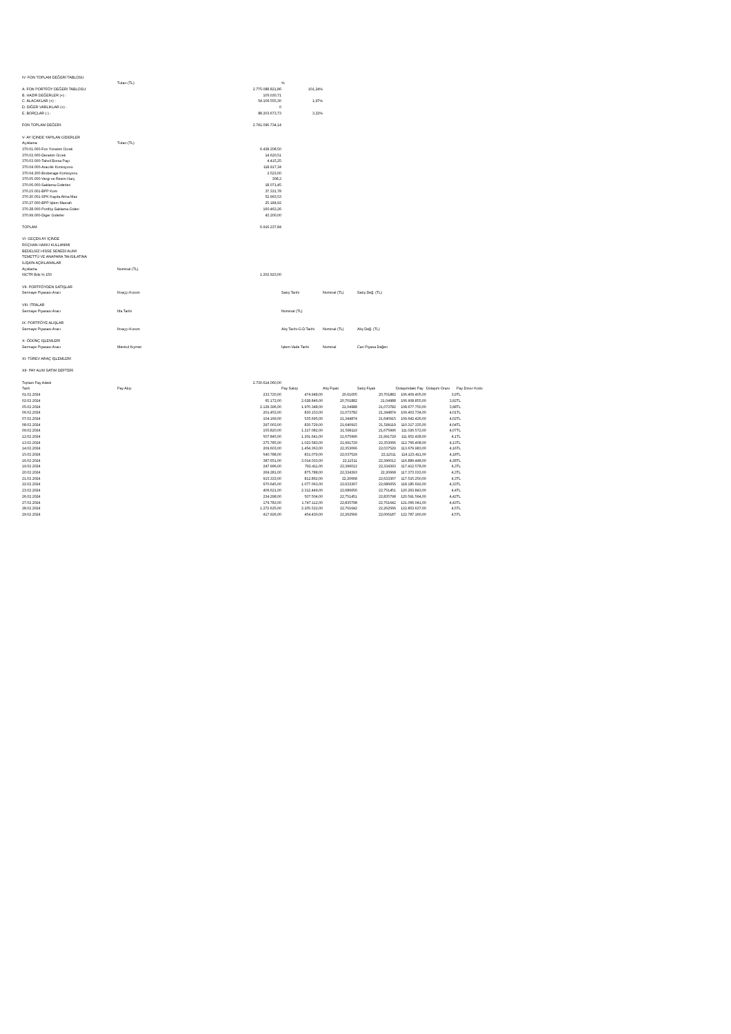| IV- FON TOPLAM DEĞERİ TABLOSU | | | | | | | | |
| | Tutarı (TL) | | % | | | | | |
| A. FON PORTFÖY DEĞERİ TABLOSU: | | 2.775.088.821,86 | 101,24% | | | | | |
| B. HAZIR DEĞERLER (+) : | | 105.030,71 | | | | | | |
| C. ALACAKLAR (+) : | | 54.106.555,30 | 1,97% | | | | | |
| D. DİĞER VARLIKLAR (+) : | | 0 | | | | | | |
| E. BORÇLAR (-) : | | 88.203.673,73 | 3,22% | | | | | |
| FON TOPLAM DEĞERİ: | | 2.741.096.734,14 | | | | | | |
| V- AY İÇİNDE YAPILAN GİDERLER | | | | | | | | |
| Açıklama | Tutarı (TL) | | | | | | | |
| 370.01.000-Fon Yönetim Ücreti | | 6.438.208,50 | | | | | | |
| 370.02.000-Denetim Ücreti | | 14.620,51 | | | | | | |
| 370.03.000-Tahvil Borsa Payı | | 4.415,25 | | | | | | |
| 370.04.000-Aracılık Komisyonu | | 118.917,34 | | | | | | |
| 370.04.200-Brokerage Komisyonu | | 2.523,00 | | | | | | |
| 370.05.000-Vergi ve Resim Harç | | 308,3 | | | | | | |
| 370.06.000-Saklama Giderleri | | 18.071,45 | | | | | | |
| 370.15.001-BPP Kom | | 37.331,78 | | | | | | |
| 370.20.001-SPK Kayda Alma Mas | | 52.993,53 | | | | | | |
| 370.27.000-BPP İşlem Masrafı | | 25.184,92 | | | | | | |
| 370.28.000-Portföy Saklama Gideri | | 160.463,26 | | | | | | |
| 370.99.000-Diger Giderler | | 43.200,00 | | | | | | |
| TOPLAM | | 6.916.237,84 | | | | | | |
| VI- GEÇEN AY İÇİNDE | | | | | | | | |
| RÜÇHAN HAKKI KULLANIMI | | | | | | | | |
| BEDELSİZ HİSSE SENEDİ ALIMI | | | | | | | | |
| TEMETTÜ VE ANAPARA TAHSİLATINA | | | | | | | | |
| İLİŞKİN AÇIKLAMALAR | | | | | | | | |
| Açıklama | Nominal (TL) | | | | | | | |
| ISCTR Bds:% 150 | | 1.202.923,00 | | | | | | |
| VII- PORTFÖYDEN SATIŞLAR | | | | | | | | |
| Sermaye Piyasası Aracı | İhraççı Kurum | | Satış Tarihi | Nominal (TL) | Satış Değ. (TL) | | | |
| VIII- İTFALAR | | | | | | | | |
| Sermaye Piyasası Aracı | İtfa Tarihi | | Nominal (TL) | | | | | |
| IX- PORTFÖYE ALIŞLAR | | | | | | | | |
| Sermaye Piyasası Aracı | İhraççı Kurum | | Alış Tarihi-G.D.Tarihi | Nominal (TL) | Alış Değ. (TL) | | | |
| X- ÖDÜNÇ İŞLEMLERİ | | | | | | | | |
| Sermaye Piyasası Aracı | Menkul Kıymet | | İşlem-Vade Tarihi | Nominal | Cari Piyasa Değeri | | | |
| XI- TÜREV ARAÇ İŞLEMLERİ | | | | | | | | |
| XII- PAY ALIM SATIM DEFTERİ | | | | | | | | |
| Toplam Pay Adedi | | 2.730.614.060,00 | | | | | | |
| Tarih | Pay Alışı | | Pay Satışı | Alış Fiyatı | Satış Fiyatı | Dolaşımdaki Pay | Dolaşım Oranı | Pay Döviz Kodu |
| 01.02.2024 | | 233.720,00 | 474.948,00 | 20,61005 | 20,701882 | 106.409.405,00 | 3,9 | TL |
| 02.02.2024 | | 65.172,00 | 2.628.846,00 | 20,701882 | 21,04988 | 106.908.855,00 | 3,92 | TL |
| 05.02.2024 | | 2.129.396,00 | 1.970.348,00 | 21,04988 | 21,073782 | 108.677.750,00 | 3,98 | TL |
| 06.02.2024 | | 201.453,00 | 830.153,00 | 21,073782 | 21,344874 | 109.403.734,00 | 4,01 | TL |
| 07.02.2024 | | 104.169,00 | 535.695,00 | 21,344874 | 21,640915 | 109.642.426,00 | 4,02 | TL |
| 08.02.2024 | | 297.003,00 | 830.729,00 | 21,640915 | 21,599119 | 110.317.335,00 | 4,04 | TL |
| 09.02.2024 | | 155.820,00 | 1.217.082,00 | 21,599119 | 21,675996 | 111.026.572,00 | 4,07 | TL |
| 12.02.2024 | | 507.845,00 | 1.201.641,00 | 21,675996 | 21,991729 | 111.952.428,00 | 4,1 | TL |
| 13.02.2024 | | 275.785,00 | 1.023.583,00 | 21,991729 | 22,353066 | 112.766.408,00 | 4,13 | TL |
| 14.02.2024 | | 209.603,00 | 1.454.363,00 | 22,353066 | 22,037529 | 113.679.983,00 | 4,16 | TL |
| 15.02.2024 | | 540.788,00 | 831.079,00 | 22,037529 | 22,11511 | 114.123.411,00 | 4,18 | TL |
| 16.02.2024 | | 387.651,00 | 3.014.033,00 | 22,11511 | 22,396012 | 116.889.448,00 | 4,28 | TL |
| 19.02.2024 | | 247.996,00 | 792.411,00 | 22,396012 | 22,334393 | 117.412.578,00 | 4,3 | TL |
| 20.02.2024 | | 269.281,00 | 875.788,00 | 22,334393 | 22,20668 | 117.373.033,00 | 4,3 | TL |
| 21.02.2024 | | 915.333,00 | 812.862,00 | 22,20668 | 22,633367 | 117.515.250,00 | 4,3 | TL |
| 22.02.2024 | | 670.645,00 | 1.077.063,00 | 22,633367 | 22,686656 | 118.185.692,00 | 4,33 | TL |
| 23.02.2024 | | 406.621,00 | 2.312.449,00 | 22,686656 | 22,751451 | 120.263.843,00 | 4,4 | TL |
| 26.02.2024 | | 234.298,00 | 507.504,00 | 22,751451 | 22,835798 | 120.591.564,00 | 4,42 | TL |
| 27.02.2024 | | 179.783,00 | 1.747.112,00 | 22,835798 | 22,761642 | 121.066.041,00 | 4,43 | TL |
| 28.02.2024 | | 1.272.635,00 | 2.205.522,00 | 22,761642 | 22,262566 | 122.853.637,00 | 4,5 | TL |
| 29.02.2024 | | 417.926,00 | 454.430,00 | 22,262566 | 22,006187 | 122.787.160,00 | 4,5 | TL |